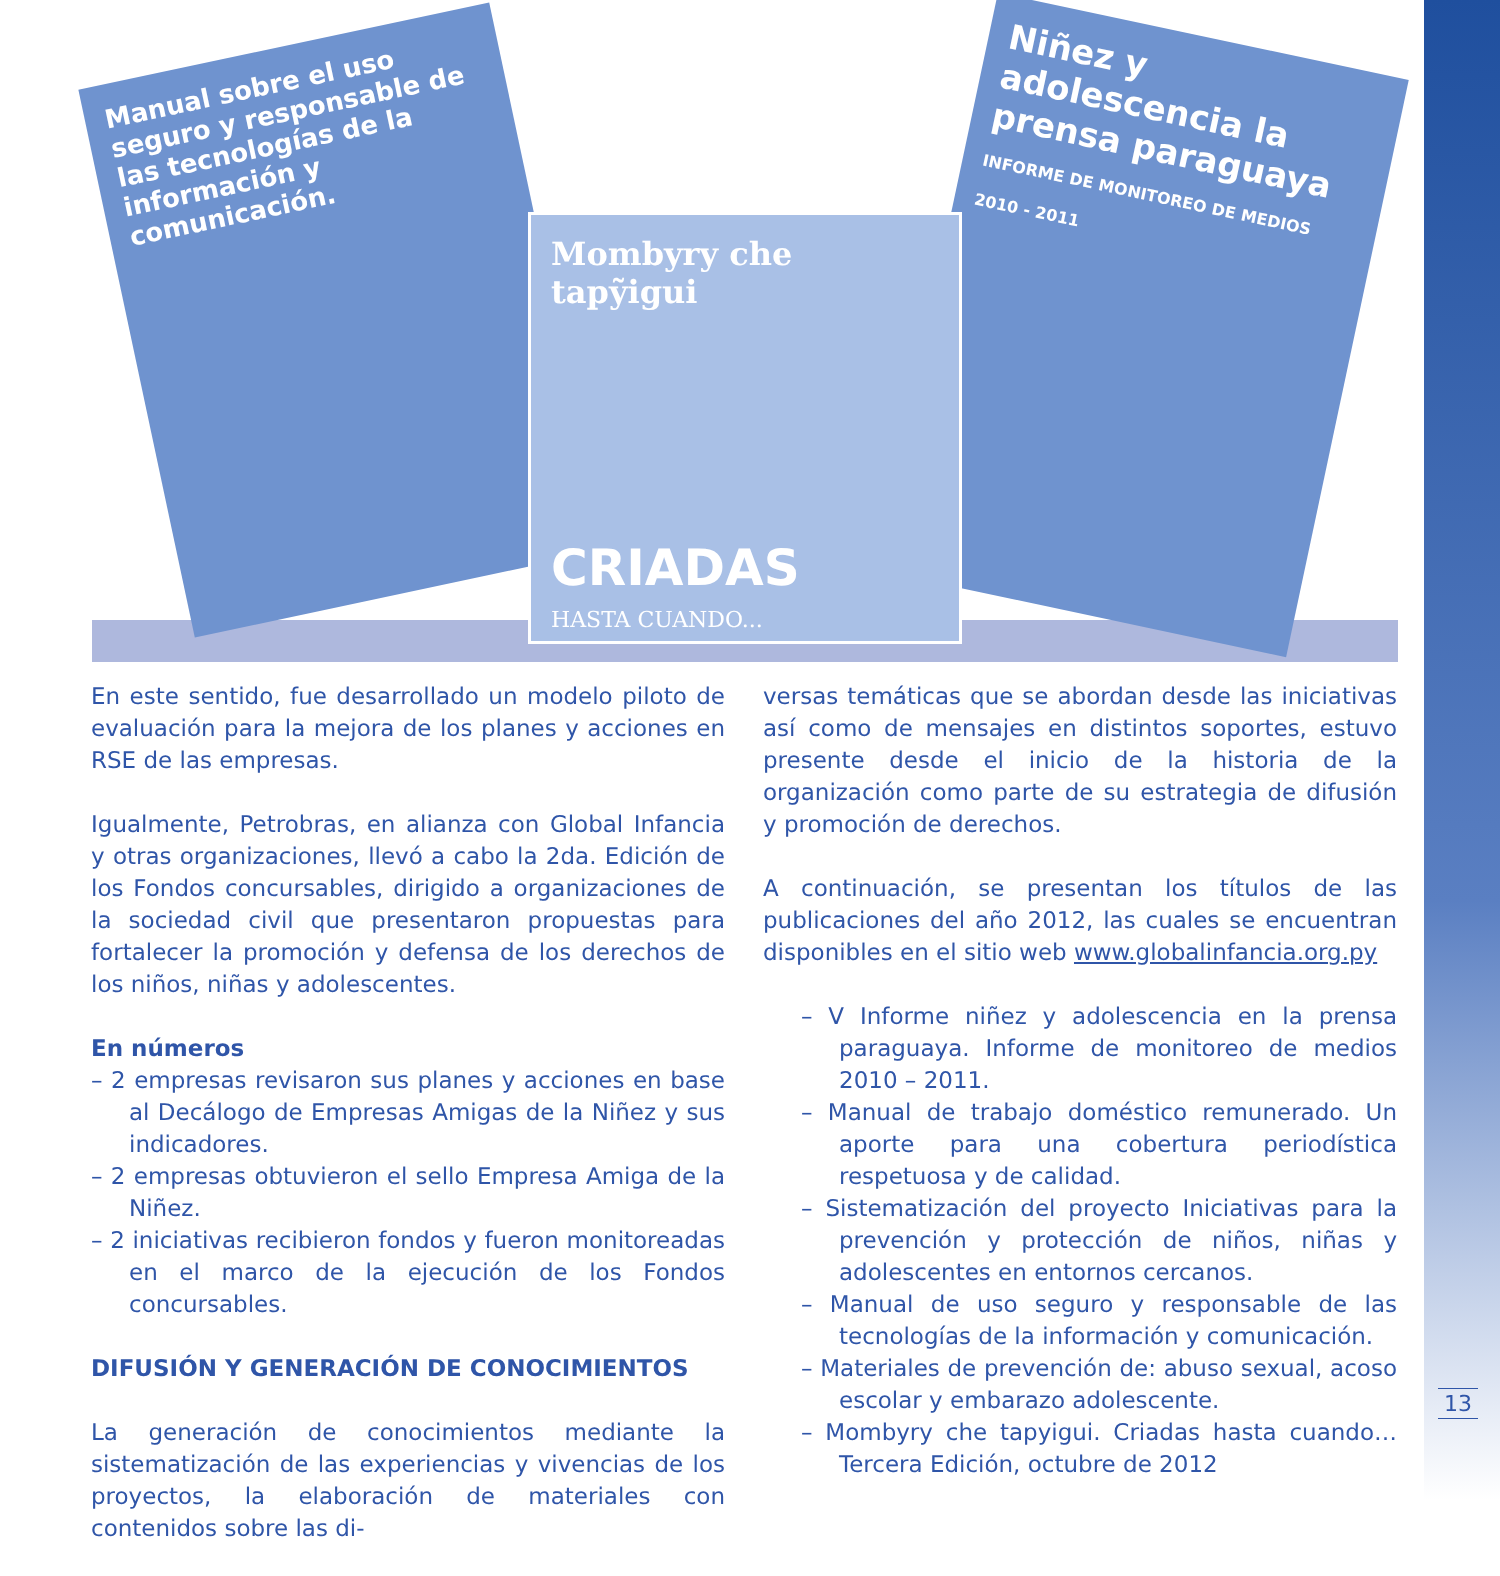Manual sobre el uso seguro y responsable de las tecnologías de la información y comunicación.
Niñez y adolescencia la prensa paraguaya
INFORME DE MONITOREO DE MEDIOS 2010 - 2011
Mombyry che tapỹigui
CRIADAS
HASTA CUANDO...
En este sentido, fue desarrollado un modelo piloto de evaluación para la mejora de los planes y acciones en RSE de las empresas.
Igualmente, Petrobras, en alianza con Global Infancia y otras organizaciones, llevó a cabo la 2da. Edición de los Fondos concursables, dirigido a organizaciones de la sociedad civil que presentaron propuestas para fortalecer la promoción y defensa de los derechos de los niños, niñas y adolescentes.
En números
– 2 empresas revisaron sus planes y acciones en base al Decálogo de Empresas Amigas de la Niñez y sus indicadores.
– 2 empresas obtuvieron el sello Empresa Amiga de la Niñez.
– 2 iniciativas recibieron fondos y fueron monitoreadas en el marco de la ejecución de los Fondos concursables.
DIFUSIÓN Y GENERACIÓN DE CONOCIMIENTOS
La generación de conocimientos mediante la sistematización de las experiencias y vivencias de los proyectos, la elaboración de materiales con contenidos sobre las di-
versas temáticas que se abordan desde las iniciativas así como de mensajes en distintos soportes, estuvo presente desde el inicio de la historia de la organización como parte de su estrategia de difusión y promoción de derechos.
A continuación, se presentan los títulos de las publicaciones del año 2012, las cuales se encuentran disponibles en el sitio web www.globalinfancia.org.py
– V Informe niñez y adolescencia en la prensa paraguaya. Informe de monitoreo de medios 2010 – 2011.
– Manual de trabajo doméstico remunerado. Un aporte para una cobertura periodística respetuosa y de calidad.
– Sistematización del proyecto Iniciativas para la prevención y protección de niños, niñas y adolescentes en entornos cercanos.
– Manual de uso seguro y responsable de las tecnologías de la información y comunicación.
– Materiales de prevención de: abuso sexual, acoso escolar y embarazo adolescente.
– Mombyry che tapyigui. Criadas hasta cuando… Tercera Edición, octubre de 2012
13